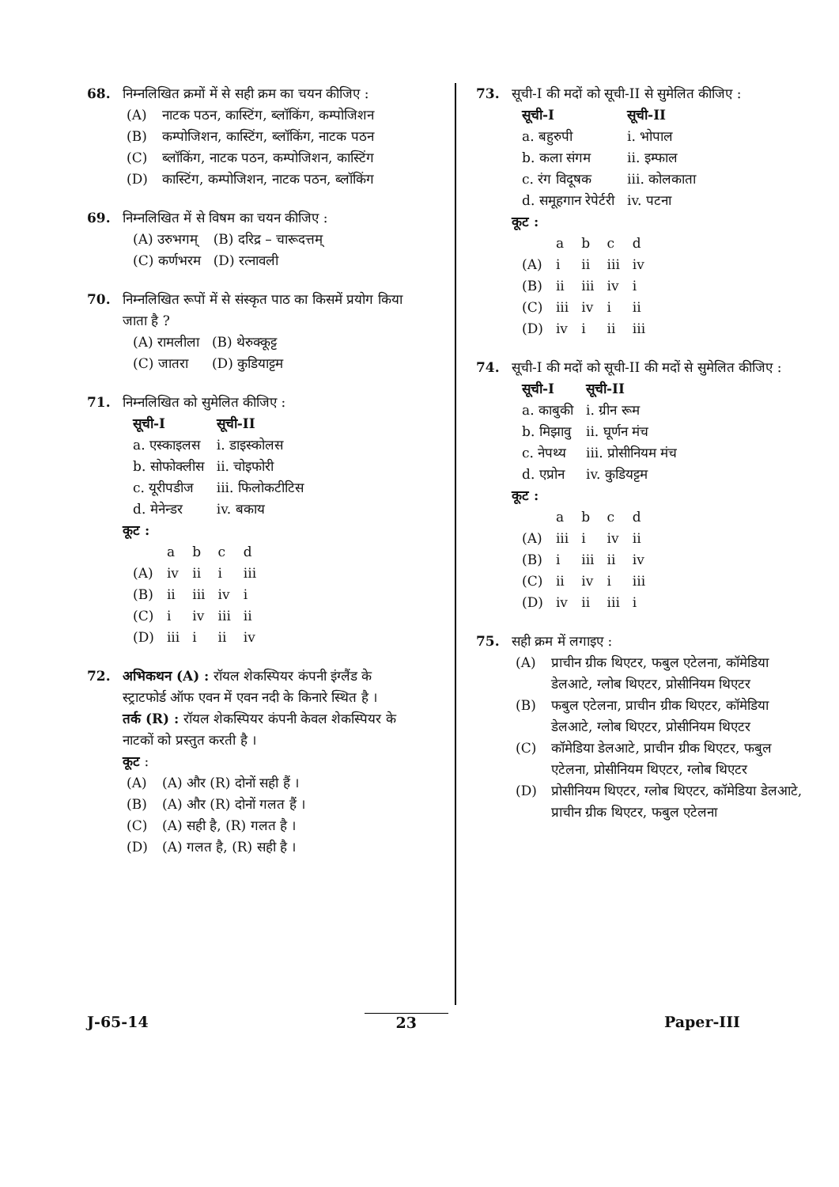68. निम्नलिखित क्रमों में से सही क्रम का चयन कीजिए :
(A) नाटक पठन, कास्टिंग, ब्लॉकिंग, कम्पोजिशन
(B) कम्पोजिशन, कास्टिंग, ब्लॉकिंग, नाटक पठन
(C) ब्लॉकिंग, नाटक पठन, कम्पोजिशन, कास्टिंग
(D) कास्टिंग, कम्पोजिशन, नाटक पठन, ब्लॉकिंग
69. निम्नलिखित में से विषम का चयन कीजिए :
| (A) उरुभगम् | (B) दरिद्र – चारूदत्तम् |
| (C) कर्णभरम | (D) रत्नावली |
70. निम्नलिखित रूपों में से संस्कृत पाठ का किसमें प्रयोग किया जाता है ?
| (A) रामलीला | (B) थेरुक्कूट्ट |
| (C) जातरा | (D) कुडियाट्टम |
71. निम्नलिखित को सुमेलित कीजिए :
| सूची-I | सूची-II |
| --- | --- |
| a. एस्काइलस | i. डाइस्कोलस |
| b. सोफोक्लीस | ii. चोइफोरी |
| c. यूरीपडीज | iii. फिलोकटीटिस |
| d. मेनेन्डर | iv. बकाय |
कूट :
| | a | b | c | d |
| (A) | iv | ii | i | iii |
| (B) | ii | iii | iv | i |
| (C) | i | iv | iii | ii |
| (D) | iii | i | ii | iv |
72. अभिकथन (A) : रॉयल शेकस्पियर कंपनी इंग्लैंड के स्ट्राटफोर्ड ऑफ एवन में एवन नदी के किनारे स्थित है ।
तर्क (R) : रॉयल शेकस्पियर कंपनी केवल शेकस्पियर के नाटकों को प्रस्तुत करती है ।
कूट :
(A) (A) और (R) दोनों सही हैं ।
(B) (A) और (R) दोनों गलत हैं ।
(C) (A) सही है, (R) गलत है ।
(D) (A) गलत है, (R) सही है ।
73. सूची-I की मदों को सूची-II से सुमेलित कीजिए :
| सूची-I | सूची-II |
| --- | --- |
| a. बहुरुपी | i. भोपाल |
| b. कला संगम | ii. इम्फाल |
| c. रंग विदूषक | iii. कोलकाता |
| d. समूहगान रेपेर्टरी | iv. पटना |
कूट :
| | a | b | c | d |
| (A) | i | ii | iii | iv |
| (B) | ii | iii | iv | i |
| (C) | iii | iv | i | ii |
| (D) | iv | i | ii | iii |
74. सूची-I की मदों को सूची-II की मदों से सुमेलित कीजिए :
| सूची-I | सूची-II |
| --- | --- |
| a. काबुकी | i. ग्रीन रूम |
| b. मिझावु | ii. घूर्णन मंच |
| c. नेपथ्य | iii. प्रोसीनियम मंच |
| d. एप्रोन | iv. कुडियट्टम |
कूट :
| | a | b | c | d |
| (A) | iii | i | iv | ii |
| (B) | i | iii | ii | iv |
| (C) | ii | iv | i | iii |
| (D) | iv | ii | iii | i |
75. सही क्रम में लगाइए :
(A) प्राचीन ग्रीक थिएटर, फबुल एटेलना, कॉमेडिया डेलआटे, ग्लोब थिएटर, प्रोसीनियम थिएटर
(B) फबुल एटेलना, प्राचीन ग्रीक थिएटर, कॉमेडिया डेलआटे, ग्लोब थिएटर, प्रोसीनियम थिएटर
(C) कॉमेडिया डेलआटे, प्राचीन ग्रीक थिएटर, फबुल एटेलना, प्रोसीनियम थिएटर, ग्लोब थिएटर
(D) प्रोसीनियम थिएटर, ग्लोब थिएटर, कॉमेडिया डेलआटे, प्राचीन ग्रीक थिएटर, फबुल एटेलना
J-65-14 23 Paper-III